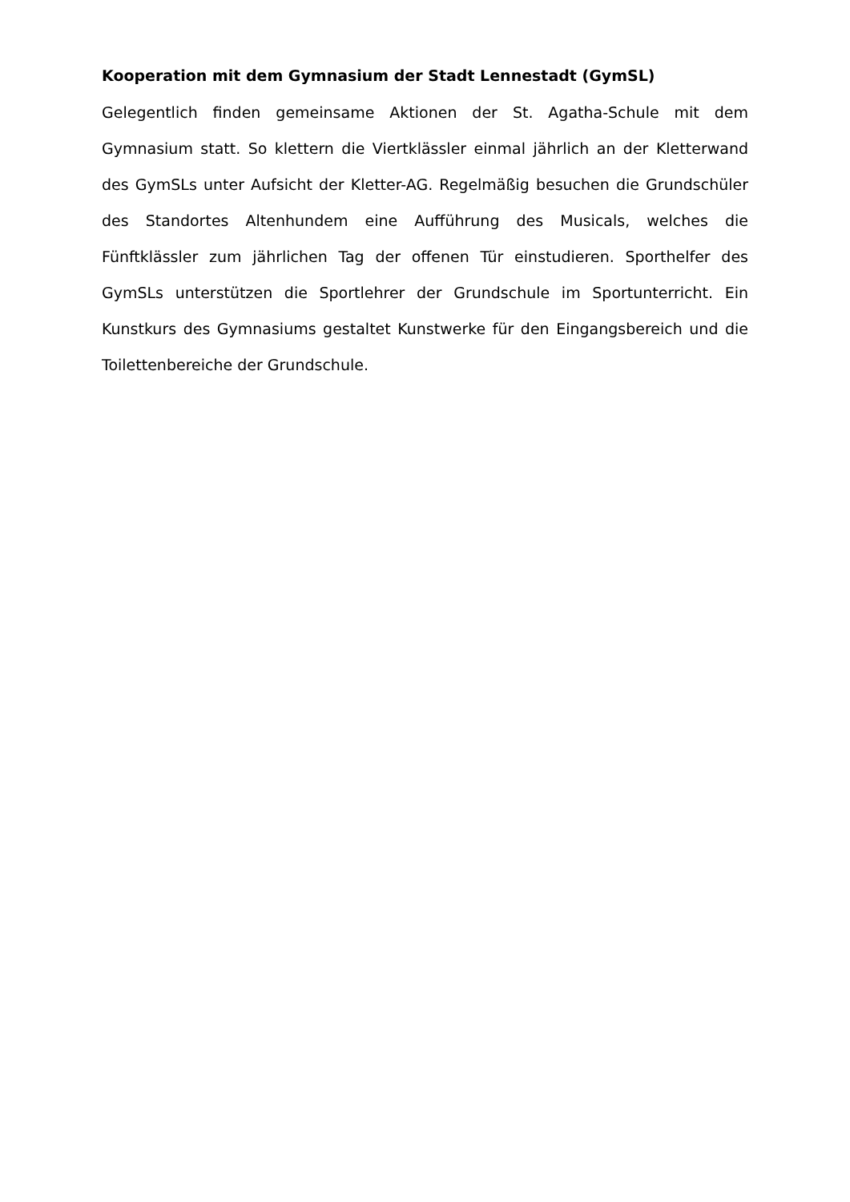Kooperation mit dem Gymnasium der Stadt Lennestadt (GymSL)
Gelegentlich finden gemeinsame Aktionen der St. Agatha-Schule mit dem Gymnasium statt. So klettern die Viertklässler einmal jährlich an der Kletterwand des GymSLs unter Aufsicht der Kletter-AG. Regelmäßig besuchen die Grundschüler des Standortes Altenhundem eine Aufführung des Musicals, welches die Fünftklässler zum jährlichen Tag der offenen Tür einstudieren. Sporthelfer des GymSLs unterstützen die Sportlehrer der Grundschule im Sportunterricht. Ein Kunstkurs des Gymnasiums gestaltet Kunstwerke für den Eingangsbereich und die Toilettenbereiche der Grundschule.